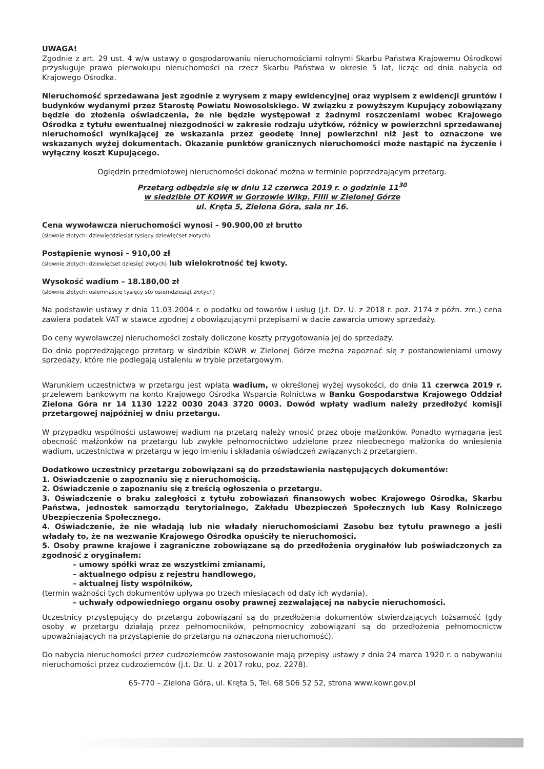UWAGA!
Zgodnie z art. 29 ust. 4 w/w ustawy o gospodarowaniu nieruchomościami rolnymi Skarbu Państwa Krajowemu Ośrodkowi przysługuje prawo pierwokupu nieruchomości na rzecz Skarbu Państwa w okresie 5 lat, licząc od dnia nabycia od Krajowego Ośrodka.
Nieruchomość sprzedawana jest zgodnie z wyrysem z mapy ewidencyjnej oraz wypisem z ewidencji gruntów i budynków wydanymi przez Starostę Powiatu Nowosolskiego. W związku z powyższym Kupujący zobowiązany będzie do złożenia oświadczenia, że nie będzie występował z żadnymi roszczeniami wobec Krajowego Ośrodka z tytułu ewentualnej niezgodności w zakresie rodzaju użytków, różnicy w powierzchni sprzedawanej nieruchomości wynikającej ze wskazania przez geodetę innej powierzchni niż jest to oznaczone we wskazanych wyżej dokumentach. Okazanie punktów granicznych nieruchomości może nastąpić na życzenie i wyłączny koszt Kupującego.
Oględzin przedmiotowej nieruchomości dokonać można w terminie poprzedzającym przetarg.
Przetarg odbędzie się w dniu 12 czerwca 2019 r. o godzinie 11<sup>30</sup>
w siedzibie OT KOWR w Gorzowie Wlkp. Filii w Zielonej Górze
ul. Kręta 5, Zielona Góra, sala nr 16.
Cena wywoławcza nieruchomości wynosi – 90.900,00 zł brutto
(słownie złotych: dziewięćdziesiąt tysięcy dziewięćset złotych).
Postąpienie wynosi – 910,00 zł
(słownie złotych: dziewięćset dziesięć złotych) lub wielokrotność tej kwoty.
Wysokość wadium – 18.180,00 zł
(słownie złotych: osiemnaście tysięcy sto osiemdziesiąt złotych)
Na podstawie ustawy z dnia 11.03.2004 r. o podatku od towarów i usług (j.t. Dz. U. z 2018 r. poz. 2174 z późn. zm.) cena zawiera podatek VAT w stawce zgodnej z obowiązującymi przepisami w dacie zawarcia umowy sprzedaży.
Do ceny wywoławczej nieruchomości zostały doliczone koszty przygotowania jej do sprzedaży.
Do dnia poprzedzającego przetarg w siedzibie KOWR w Zielonej Górze można zapoznać się z postanowieniami umowy sprzedaży, które nie podlegają ustaleniu w trybie przetargowym.
Warunkiem uczestnictwa w przetargu jest wpłata wadium, w określonej wyżej wysokości, do dnia 11 czerwca 2019 r. przelewem bankowym na konto Krajowego Ośrodka Wsparcia Rolnictwa w Banku Gospodarstwa Krajowego Oddział Zielona Góra nr 14 1130 1222 0030 2043 3720 0003. Dowód wpłaty wadium należy przedłożyć komisji przetargowej najpóźniej w dniu przetargu.
W przypadku wspólności ustawowej wadium na przetarg należy wnosić przez oboje małżonków. Ponadto wymagana jest obecność małżonków na przetargu lub zwykłe pełnomocnictwo udzielone przez nieobecnego małżonka do wniesienia wadium, uczestnictwa w przetargu w jego imieniu i składania oświadczeń związanych z przetargiem.
Dodatkowo uczestnicy przetargu zobowiązani są do przedstawienia następujących dokumentów:
1. Oświadczenie o zapoznaniu się z nieruchomością.
2. Oświadczenie o zapoznaniu się z treścią ogłoszenia o przetargu.
3. Oświadczenie o braku zaległości z tytułu zobowiązań finansowych wobec Krajowego Ośrodka, Skarbu Państwa, jednostek samorządu terytorialnego, Zakładu Ubezpieczeń Społecznych lub Kasy Rolniczego Ubezpieczenia Społecznego.
4. Oświadczenie, że nie władają lub nie władały nieruchomościami Zasobu bez tytułu prawnego a jeśli władały to, że na wezwanie Krajowego Ośrodka opuściły te nieruchomości.
5. Osoby prawne krajowe i zagraniczne zobowiązane są do przedłożenia oryginałów lub poświadczonych za zgodność z oryginałem:
– umowy spółki wraz ze wszystkimi zmianami,
– aktualnego odpisu z rejestru handlowego,
– aktualnej listy wspólników,
(termin ważności tych dokumentów upływa po trzech miesiącach od daty ich wydania).
– uchwały odpowiedniego organu osoby prawnej zezwalającej na nabycie nieruchomości.
Uczestnicy przystępujący do przetargu zobowiązani są do przedłożenia dokumentów stwierdzających tożsamość (gdy osoby w przetargu działają przez pełnomocników, pełnomocnicy zobowiązani są do przedłożenia pełnomocnictw upoważniających na przystąpienie do przetargu na oznaczoną nieruchomość).
Do nabycia nieruchomości przez cudzoziemców zastosowanie mają przepisy ustawy z dnia 24 marca 1920 r. o nabywaniu nieruchomości przez cudzoziemców (j.t. Dz. U. z 2017 roku, poz. 2278).
65-770 – Zielona Góra, ul. Kręta 5, Tel. 68 506 52 52, strona www.kowr.gov.pl